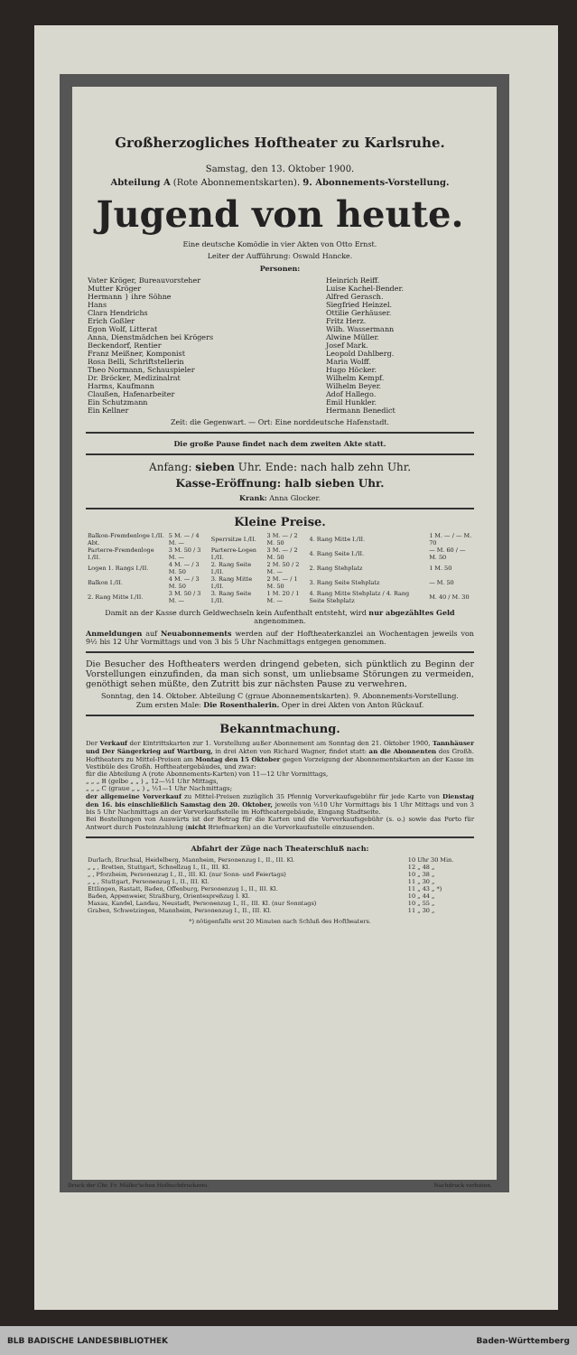Großherzogliches Hoftheater zu Karlsruhe.
Samstag, den 13. Oktober 1900.
Abteilung A (Rote Abonnementskarten). 9. Abonnements-Vorstellung.
Jugend von heute.
Eine deutsche Komödie in vier Akten von Otto Ernst.
Leiter der Aufführung: Oswald Hancke.
Personen:
| Vater Kröger, Bureauvorsteher | Heinrich Reiff. |
| Mutter Kröger | Luise Kachel-Bender. |
| Hermann } ihre Söhne | Alfred Gerasch. |
| Hans | Siegfried Heinzel. |
| Clara Hendrichs | Ottilie Gerhäuser. |
| Erich Goßler | Fritz Herz. |
| Egon Wolf, Litterat | Wilh. Wassermann |
| Anna, Dienstmädchen bei Krögers | Alwine Müller. |
| Beckendorf, Rentier | Josef Mark. |
| Franz Meißner, Komponist | Leopold Dahlberg. |
| Rosa Belli, Schriftstellerin | Maria Wolff. |
| Theo Normann, Schauspieler | Hugo Höcker. |
| Dr. Bröcker, Medizinalrat | Wilhelm Kempf. |
| Harms, Kaufmann | Wilhelm Beyer. |
| Claußen, Hafenarbeiter | Adof Hallego. |
| Ein Schutzmann | Emil Hunkler. |
| Ein Kellner | Hermann Benedict |
Zeit: die Gegenwart. — Ort: Eine norddeutsche Hafenstadt.
Die große Pause findet nach dem zweiten Akte statt.
Anfang: sieben Uhr. Ende: nach halb zehn Uhr.
Kasse-Eröffnung: halb sieben Uhr.
Krank: Anna Glocker.
Kleine Preise.
| Balkon-Fremdenloge I./II. Abt. | 5 M. — / 4 M. — | Sperrsitze I./II. | 3 M. — / 2 M. 50 | 4. Rang Mitte I./II. | 1 M. — / — M. 70 |
| Parterre-Fremdenloge I./II. | 3 M. 50 / 3 M. — | Parterre-Logen I./II. | 3 M. — / 2 M. 50 | 4. Rang Seite I./II. | — M. 60 / — M. 50 |
| Logen 1. Rangs I./II. | 4 M. — / 3 M. 50 | 2. Rang Seite I./II. | 2 M. 50 / 2 M. — | 2. Rang Stehplatz | 1 M. 50 |
| Balkon I./II. | 4 M. — / 3 M. 50 | 3. Rang Mitte I./II. | 2 M. — / 1 M. 50 | 3. Rang Seite Stehplatz | — M. 50 |
| 2. Rang Mitte I./II. | 3 M. 50 / 3 M. — | 3. Rang Seite I./II. | 1 M. 20 / 1 M. — | 4. Rang Mitte Stehplatz / 4. Rang Seite Stehplatz | M. 40 / M. 30 |
Damit an der Kasse durch Geldwechseln kein Aufenthalt entsteht, wird nur abgezähltes Geld angenommen.
Anmeldungen auf Neuabonnements werden auf der Hoftheaterkanzlei an Wochentagen jeweils von 9½ bis 12 Uhr Vormittags und von 3 bis 5 Uhr Nachmittags entgegen genommen.
Die Besucher des Hoftheaters werden dringend gebeten, sich pünktlich zu Beginn der Vorstellungen einzufinden, da man sich sonst, um unliebsame Störungen zu vermeiden, genöthigt sehen müßte, den Zutritt bis zur nächsten Pause zu verwehren.
Sonntag, den 14. Oktober. Abteilung C (graue Abonnementskarten). 9. Abonnements-Vorstellung.
Zum ersten Male: Die Rosenthalerin. Oper in drei Akten von Anton Rückauf.
Bekanntmachung.
Der Verkauf der Eintrittskarten zur 1. Vorstellung außer Abonnement am Sonntag den 21. Oktober 1900, Tannhäuser und Der Sängerkrieg auf Wartburg, in drei Akten von Richard Wagner, findet statt: an die Abonnenten des Großh. Hoftheaters zu Mittel-Preisen am Montag den 15 Oktober gegen Vorzeigung der Abonnementskarten an der Kasse im Vestibüle des Großh. Hoftheatergebäudes, und zwar:
für die Abteilung A (rote Abonnements-Karten) von 11—12 Uhr Vormittags,
„ „ „ B (gelbe „ „ ) „ 12—½1 Uhr Mittags,
„ „ „ C (graue „ „ ) „ ½1—1 Uhr Nachmittags;
der allgemeine Vorverkauf zu Mittel-Preisen zuzüglich 35 Pfennig Vorverkaufsgebühr für jede Karte von Dienstag den 16. bis einschließlich Samstag den 20. Oktober, jeweils von ½10 Uhr Vormittags bis 1 Uhr Mittags und von 3 bis 5 Uhr Nachmittags an der Vorverkaufsstelle im Hoftheatergebäude, Eingang Stadtseite.
Bei Bestellungen von Auswärts ist der Betrag für die Karten und die Vorverkaufsgebühr (s. o.) sowie das Porto für Antwort durch Posteinzahlung (nicht Briefmarken) an die Vorverkaufsstelle einzusenden.
Abfahrt der Züge nach Theaterschluß nach:
| Durlach, Bruchsal, Heidelberg, Mannheim, Personenzug I., II., III. Kl. | 10 Uhr 30 Min. |
| „ „ , Bretten, Stuttgart, Schnellzug I., II., III. Kl. | 12 „ 48 „ |
| „ , Pforzheim, Personenzug I., II., III. Kl. (nur Sonn- und Feiertags) | 10 „ 38 „ |
| „ „ , Stuttgart, Personenzug I., II., III. Kl. | 11 „ 30 „ |
| Ettlingen, Rastatt, Baden, Offenburg, Personenzug I., II., III. Kl. | 11 „ 43 „ *) |
| Baden, Appenweier, Straßburg, Orientexpreßzug I. Kl. | 10 „ 44 „ |
| Maxau, Kandel, Landau, Neustadt, Personenzug I., II., III. Kl. (nur Sonntags) | 10 „ 55 „ |
| Graben, Schwetzingen, Mannheim, Personenzug I., II., III. Kl. | 11 „ 30 „ |
*) nötigenfalls erst 20 Minuten nach Schluß des Hoftheaters.
Druck der Chr. Fr. Müller'schen Hofbuchdruckerei. Nachdruck verboten.
BLB BADISCHE LANDESBIBLIOTHEK Baden-Württemberg